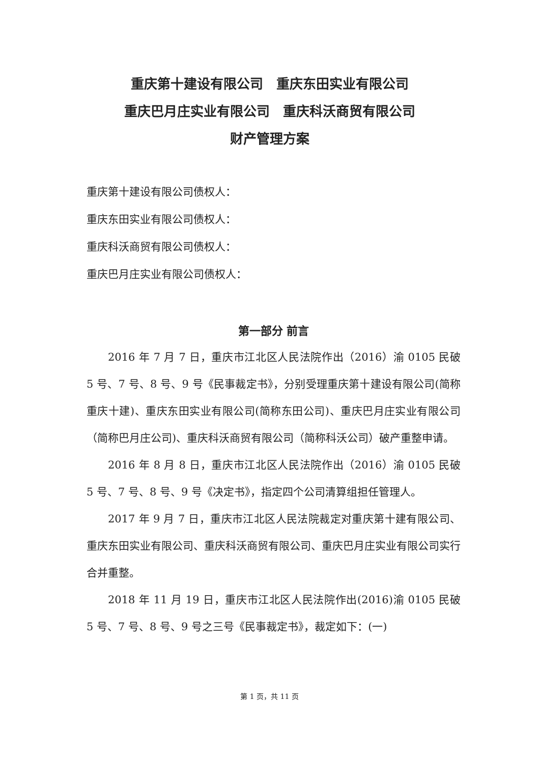重庆第十建设有限公司　重庆东田实业有限公司
重庆巴月庄实业有限公司　重庆科沃商贸有限公司
财产管理方案
重庆第十建设有限公司债权人：
重庆东田实业有限公司债权人：
重庆科沃商贸有限公司债权人：
重庆巴月庄实业有限公司债权人：
第一部分 前言
2016 年 7 月 7 日，重庆市江北区人民法院作出（2016）渝 0105 民破 5 号、7 号、8 号、9 号《民事裁定书》，分别受理重庆第十建设有限公司(简称重庆十建)、重庆东田实业有限公司(简称东田公司)、重庆巴月庄实业有限公司（简称巴月庄公司)、重庆科沃商贸有限公司（简称科沃公司）破产重整申请。
2016 年 8 月 8 日，重庆市江北区人民法院作出（2016）渝 0105 民破 5 号、7 号、8 号、9 号《决定书》，指定四个公司清算组担任管理人。
2017 年 9 月 7 日，重庆市江北区人民法院裁定对重庆第十建有限公司、重庆东田实业有限公司、重庆科沃商贸有限公司、重庆巴月庄实业有限公司实行合并重整。
2018 年 11 月 19 日，重庆市江北区人民法院作出(2016)渝 0105 民破 5 号、7 号、8 号、9 号之三号《民事裁定书》，裁定如下：(一)
第 1 页，共 11 页